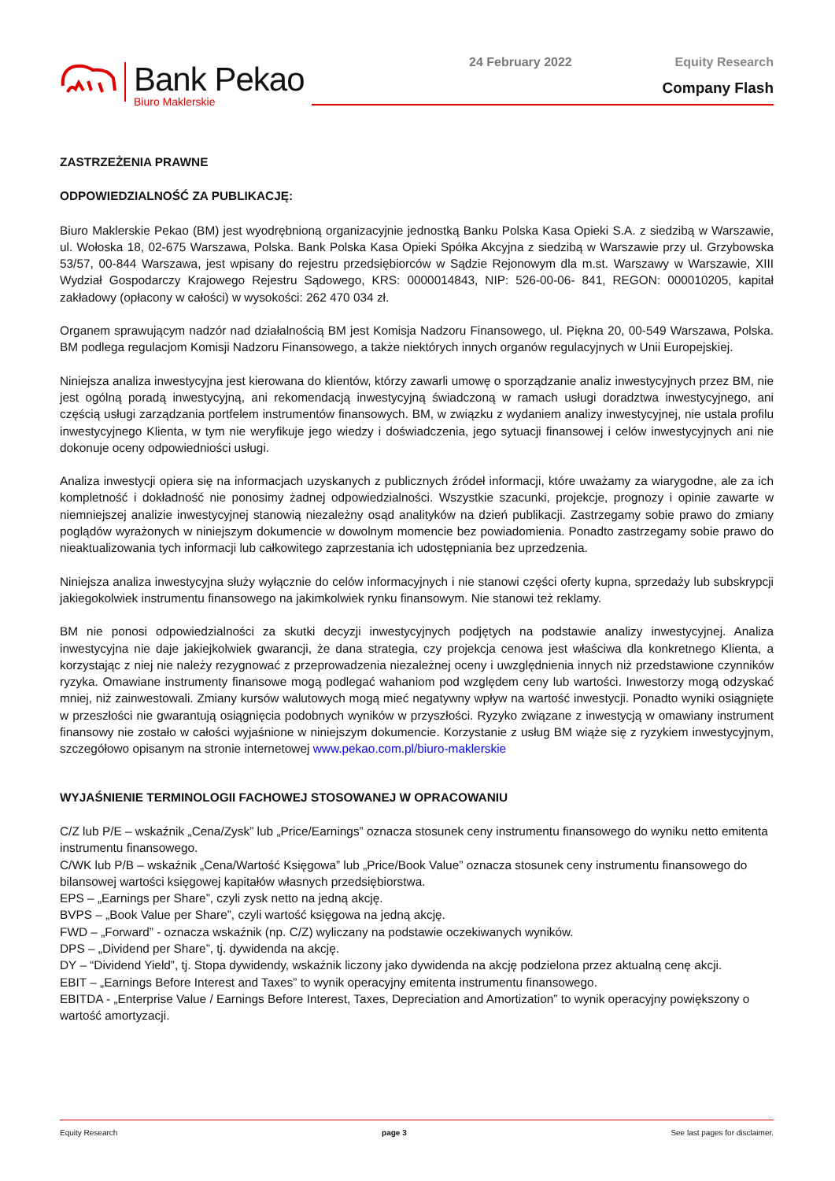Bank Pekao
Biuro Maklerskie
24 February 2022 Equity Research
Company Flash
ZASTRZEŻENIA PRAWNE
ODPOWIEDZIALNOŚĆ ZA PUBLIKACJĘ:
Biuro Maklerskie Pekao (BM) jest wyodrębnioną organizacyjnie jednostką Banku Polska Kasa Opieki S.A. z siedzibą w Warszawie, ul. Wołoska 18, 02-675 Warszawa, Polska. Bank Polska Kasa Opieki Spółka Akcyjna z siedzibą w Warszawie przy ul. Grzybowska 53/57, 00-844 Warszawa, jest wpisany do rejestru przedsiębiorców w Sądzie Rejonowym dla m.st. Warszawy w Warszawie, XIII Wydział Gospodarczy Krajowego Rejestru Sądowego, KRS: 0000014843, NIP: 526-00-06- 841, REGON: 000010205, kapitał zakładowy (opłacony w całości) w wysokości: 262 470 034 zł.
Organem sprawującym nadzór nad działalnością BM jest Komisja Nadzoru Finansowego, ul. Piękna 20, 00-549 Warszawa, Polska. BM podlega regulacjom Komisji Nadzoru Finansowego, a także niektórych innych organów regulacyjnych w Unii Europejskiej.
Niniejsza analiza inwestycyjna jest kierowana do klientów, którzy zawarli umowę o sporządzanie analiz inwestycyjnych przez BM, nie jest ogólną poradą inwestycyjną, ani rekomendacją inwestycyjną świadczoną w ramach usługi doradztwa inwestycyjnego, ani częścią usługi zarządzania portfelem instrumentów finansowych. BM, w związku z wydaniem analizy inwestycyjnej, nie ustala profilu inwestycyjnego Klienta, w tym nie weryfikuje jego wiedzy i doświadczenia, jego sytuacji finansowej i celów inwestycyjnych ani nie dokonuje oceny odpowiedniości usługi.
Analiza inwestycji opiera się na informacjach uzyskanych z publicznych źródeł informacji, które uważamy za wiarygodne, ale za ich kompletność i dokładność nie ponosimy żadnej odpowiedzialności. Wszystkie szacunki, projekcje, prognozy i opinie zawarte w niemniejszej analizie inwestycyjnej stanowią niezależny osąd analityków na dzień publikacji. Zastrzegamy sobie prawo do zmiany poglądów wyrażonych w niniejszym dokumencie w dowolnym momencie bez powiadomienia. Ponadto zastrzegamy sobie prawo do nieaktualizowania tych informacji lub całkowitego zaprzestania ich udostępniania bez uprzedzenia.
Niniejsza analiza inwestycyjna służy wyłącznie do celów informacyjnych i nie stanowi części oferty kupna, sprzedaży lub subskrypcji jakiegokolwiek instrumentu finansowego na jakimkolwiek rynku finansowym. Nie stanowi też reklamy.
BM nie ponosi odpowiedzialności za skutki decyzji inwestycyjnych podjętych na podstawie analizy inwestycyjnej. Analiza inwestycyjna nie daje jakiejkolwiek gwarancji, że dana strategia, czy projekcja cenowa jest właściwa dla konkretnego Klienta, a korzystając z niej nie należy rezygnować z przeprowadzenia niezależnej oceny i uwzględnienia innych niż przedstawione czynników ryzyka. Omawiane instrumenty finansowe mogą podlegać wahaniom pod względem ceny lub wartości. Inwestorzy mogą odzyskać mniej, niż zainwestowali. Zmiany kursów walutowych mogą mieć negatywny wpływ na wartość inwestycji. Ponadto wyniki osiągnięte w przeszłości nie gwarantują osiągnięcia podobnych wyników w przyszłości. Ryzyko związane z inwestycją w omawiany instrument finansowy nie zostało w całości wyjaśnione w niniejszym dokumencie. Korzystanie z usług BM wiąże się z ryzykiem inwestycyjnym, szczegółowo opisanym na stronie internetowej www.pekao.com.pl/biuro-maklerskie
WYJAŚNIENIE TERMINOLOGII FACHOWEJ STOSOWANEJ W OPRACOWANIU
C/Z lub P/E – wskaźnik „Cena/Zysk” lub „Price/Earnings” oznacza stosunek ceny instrumentu finansowego do wyniku netto emitenta instrumentu finansowego.
C/WK lub P/B – wskaźnik „Cena/Wartość Księgowa” lub „Price/Book Value” oznacza stosunek ceny instrumentu finansowego do bilansowej wartości księgowej kapitałów własnych przedsiębiorstwa.
EPS – „Earnings per Share”, czyli zysk netto na jedną akcję.
BVPS – „Book Value per Share”, czyli wartość księgowa na jedną akcję.
FWD – „Forward” - oznacza wskaźnik (np. C/Z) wyliczany na podstawie oczekiwanych wyników.
DPS – „Dividend per Share”, tj. dywidenda na akcję.
DY – “Dividend Yield”, tj. Stopa dywidendy, wskaźnik liczony jako dywidenda na akcję podzielona przez aktualną cenę akcji.
EBIT – „Earnings Before Interest and Taxes” to wynik operacyjny emitenta instrumentu finansowego.
EBITDA - „Enterprise Value / Earnings Before Interest, Taxes, Depreciation and Amortization” to wynik operacyjny powiększony o wartość amortyzacji.
Equity Research page 3 See last pages for disclaimer.